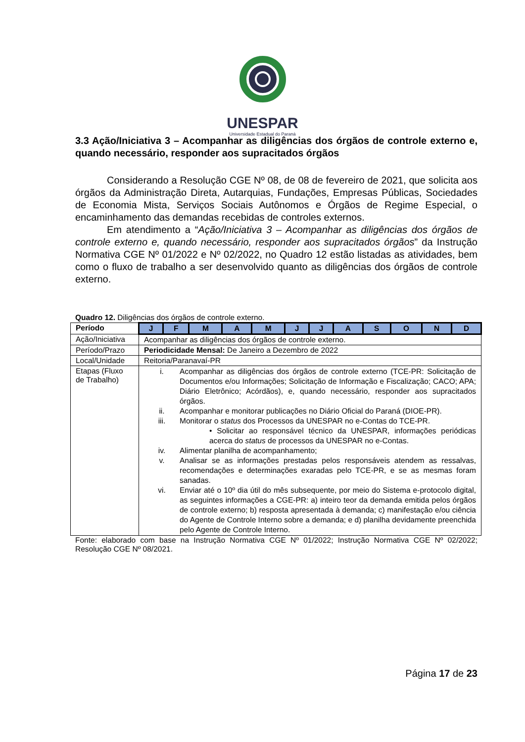UNESPAR
Universidade Estadual do Paraná
3.3 Ação/Iniciativa 3 – Acompanhar as diligências dos órgãos de controle externo e, quando necessário, responder aos supracitados órgãos
Considerando a Resolução CGE Nº 08, de 08 de fevereiro de 2021, que solicita aos órgãos da Administração Direta, Autarquias, Fundações, Empresas Públicas, Sociedades de Economia Mista, Serviços Sociais Autônomos e Órgãos de Regime Especial, o encaminhamento das demandas recebidas de controles externos.
Em atendimento a “Ação/Iniciativa 3 – Acompanhar as diligências dos órgãos de controle externo e, quando necessário, responder aos supracitados órgãos” da Instrução Normativa CGE Nº 01/2022 e Nº 02/2022, no Quadro 12 estão listadas as atividades, bem como o fluxo de trabalho a ser desenvolvido quanto as diligências dos órgãos de controle externo.
Quadro 12. Diligências dos órgãos de controle externo.
| Período | J | F | M | A | M | J | J | A | S | O | N | D |
| --- | --- | --- | --- | --- | --- | --- | --- | --- | --- | --- | --- | --- |
| Ação/Iniciativa | Acompanhar as diligências dos órgãos de controle externo. | | | | | | | | | | | |
| Período/Prazo | Periodicidade Mensal: De Janeiro a Dezembro de 2022 | | | | | | | | | | | |
| Local/Unidade | Reitoria/Paranavaí-PR | | | | | | | | | | | |
| Etapas (Fluxo de Trabalho) | i. Acompanhar as diligências dos órgãos de controle externo (TCE-PR: Solicitação de Documentos e/ou Informações; Solicitação de Informação e Fiscalização; CACO; APA; Diário Eletrônico; Acórdãos), e, quando necessário, responder aos supracitados órgãos. ii. Acompanhar e monitorar publicações no Diário Oficial do Paraná (DIOE-PR). iii. Monitorar o status dos Processos da UNESPAR no e-Contas do TCE-PR. • Solicitar ao responsável técnico da UNESPAR, informações periódicas acerca do status de processos da UNESPAR no e-Contas. iv. Alimentar planilha de acompanhamento; v. Analisar se as informações prestadas pelos responsáveis atendem as ressalvas, recomendações e determinações exaradas pelo TCE-PR, e se as mesmas foram sanadas. vi. Enviar até o 10º dia útil do mês subsequente, por meio do Sistema e-protocolo digital, as seguintes informações a CGE-PR: a) inteiro teor da demanda emitida pelos órgãos de controle externo; b) resposta apresentada à demanda; c) manifestação e/ou ciência do Agente de Controle Interno sobre a demanda; e d) planilha devidamente preenchida pelo Agente de Controle Interno. | | | | | | | | | | | |
Fonte: elaborado com base na Instrução Normativa CGE Nº 01/2022; Instrução Normativa CGE Nº 02/2022; Resolução CGE Nº 08/2021.
Página 17 de 23